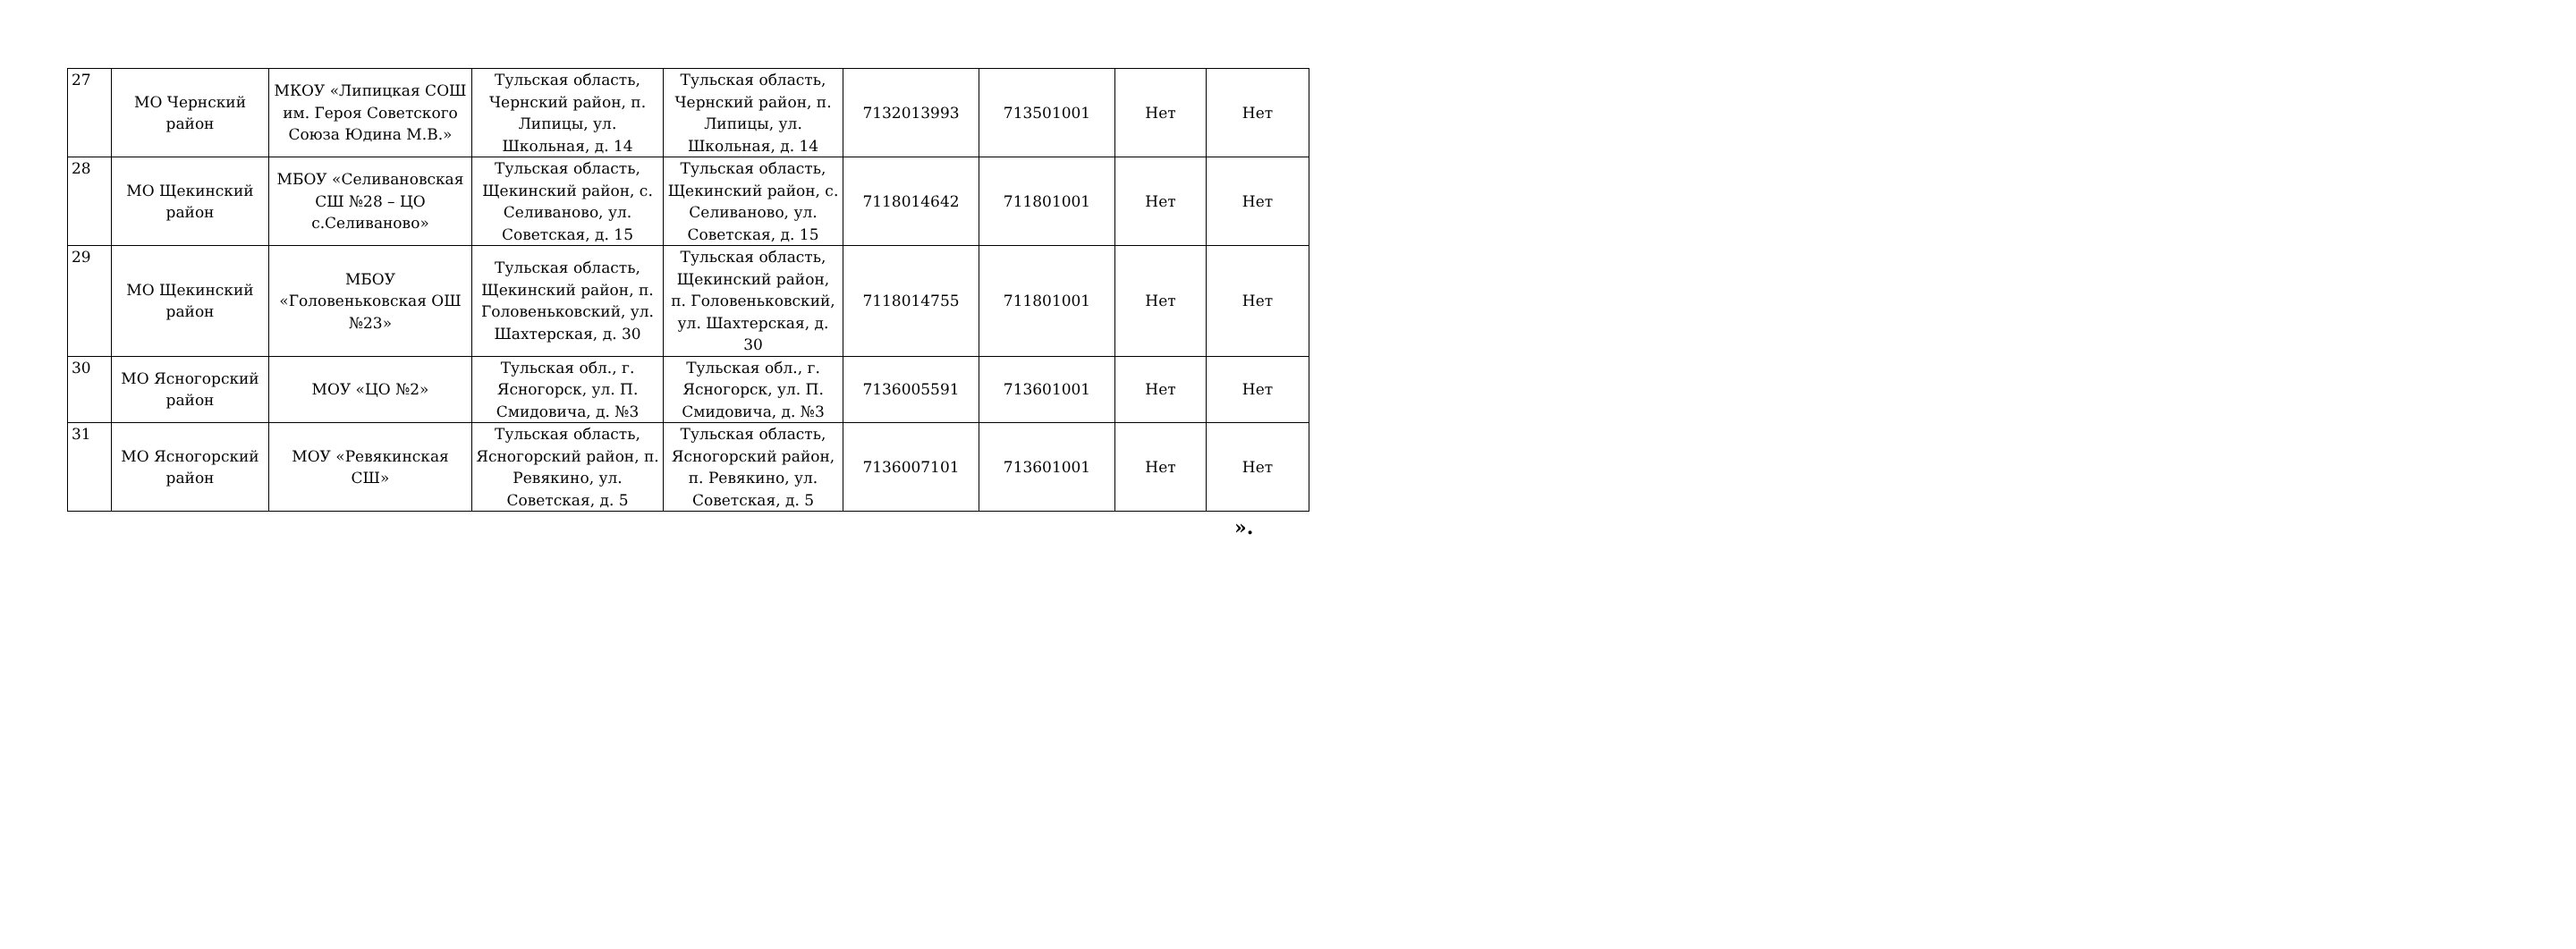| 27 | МО Чернский район | МКОУ «Липицкая СОШ им. Героя Советского Союза Юдина М.В.» | Тульская область, Чернский район, п. Липицы, ул. Школьная, д. 14 | Тульская область, Чернский район, п. Липицы, ул. Школьная, д. 14 | 7132013993 | 713501001 | Нет | Нет |
| 28 | МО Щекинский район | МБОУ «Селивановская СШ №28 – ЦО с.Селиваново» | Тульская область, Щекинский район, с. Селиваново, ул. Советская, д. 15 | Тульская область, Щекинский район, с. Селиваново, ул. Советская, д. 15 | 7118014642 | 711801001 | Нет | Нет |
| 29 | МО Щекинский район | МБОУ «Головеньковская ОШ №23» | Тульская область, Щекинский район, п. Головеньковский, ул. Шахтерская, д. 30 | Тульская область, Щекинский район, п. Головеньковский, ул. Шахтерская, д. 30 | 7118014755 | 711801001 | Нет | Нет |
| 30 | МО Ясногорский район | МОУ «ЦО №2» | Тульская обл., г. Ясногорск, ул. П. Смидовича, д. №3 | Тульская обл., г. Ясногорск, ул. П. Смидовича, д. №3 | 7136005591 | 713601001 | Нет | Нет |
| 31 | МО Ясногорский район | МОУ «Ревякинская СШ» | Тульская область, Ясногорский район, п. Ревякино, ул. Советская, д. 5 | Тульская область, Ясногорский район, п. Ревякино, ул. Советская, д. 5 | 7136007101 | 713601001 | Нет | Нет |
».